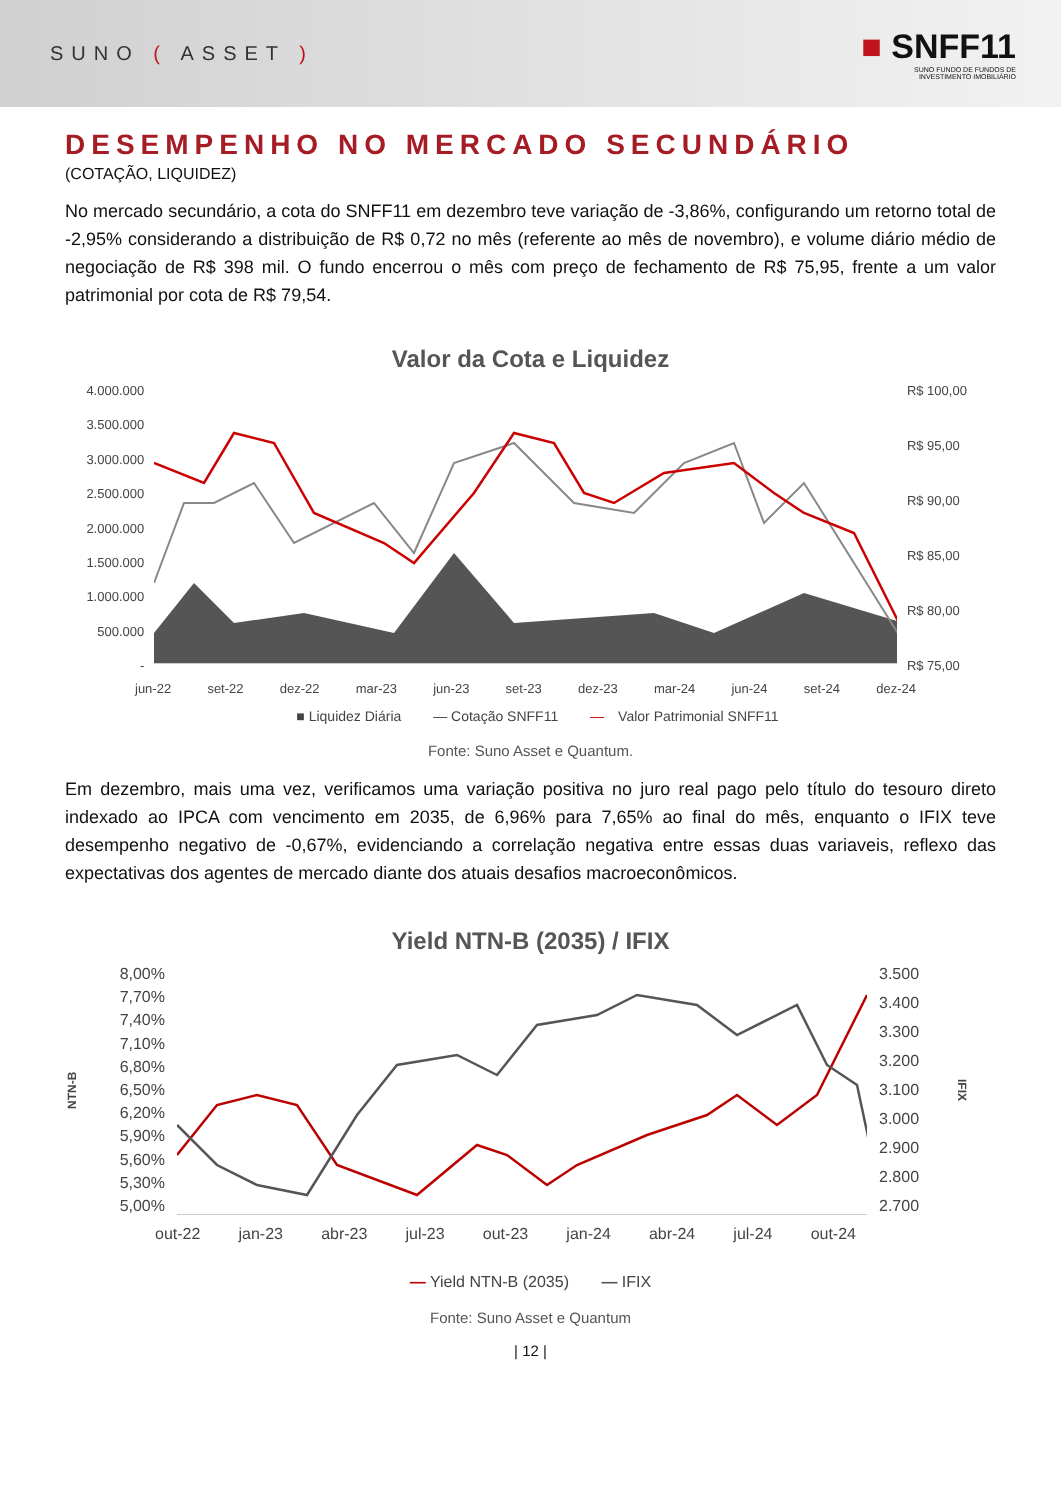SUNO ( ASSET )
■ SNFF11
SUNO FUNDO DE FUNDOS DE
INVESTIMENTO IMOBILIÁRIO
DESEMPENHO NO MERCADO SECUNDÁRIO
(COTAÇÃO, LIQUIDEZ)
No mercado secundário, a cota do SNFF11 em dezembro teve variação de -3,86%, configurando um retorno total de -2,95% considerando a distribuição de R$ 0,72 no mês (referente ao mês de novembro), e volume diário médio de negociação de R$ 398 mil. O fundo encerrou o mês com preço de fechamento de R$ 75,95, frente a um valor patrimonial por cota de R$ 79,54.
Valor da Cota e Liquidez
4.000.000
3.500.000
3.000.000
2.500.000
2.000.000
1.500.000
1.000.000
500.000
-
R$ 100,00
R$ 95,00
R$ 90,00
R$ 85,00
R$ 80,00
R$ 75,00
jun-22 set-22 dez-22 mar-23 jun-23 set-23 dez-23 mar-24 jun-24 set-24 dez-24
■ Liquidez Diária — Cotação SNFF11 — Valor Patrimonial SNFF11
Fonte: Suno Asset e Quantum.
Em dezembro, mais uma vez, verificamos uma variação positiva no juro real pago pelo título do tesouro direto indexado ao IPCA com vencimento em 2035, de 6,96% para 7,65% ao final do mês, enquanto o IFIX teve desempenho negativo de -0,67%, evidenciando a correlação negativa entre essas duas variaveis, reflexo das expectativas dos agentes de mercado diante dos atuais desafios macroeconômicos.
Yield NTN-B (2035) / IFIX
NTN-B
8,00%
7,70%
7,40%
7,10%
6,80%
6,50%
6,20%
5,90%
5,60%
5,30%
5,00%
3.500
3.400
3.300
3.200
3.100
3.000
2.900
2.800
2.700
IFIX
out-22 jan-23 abr-23 jul-23 out-23 jan-24 abr-24 jul-24 out-24
— Yield NTN-B (2035) — IFIX
Fonte: Suno Asset e Quantum
| 12 |